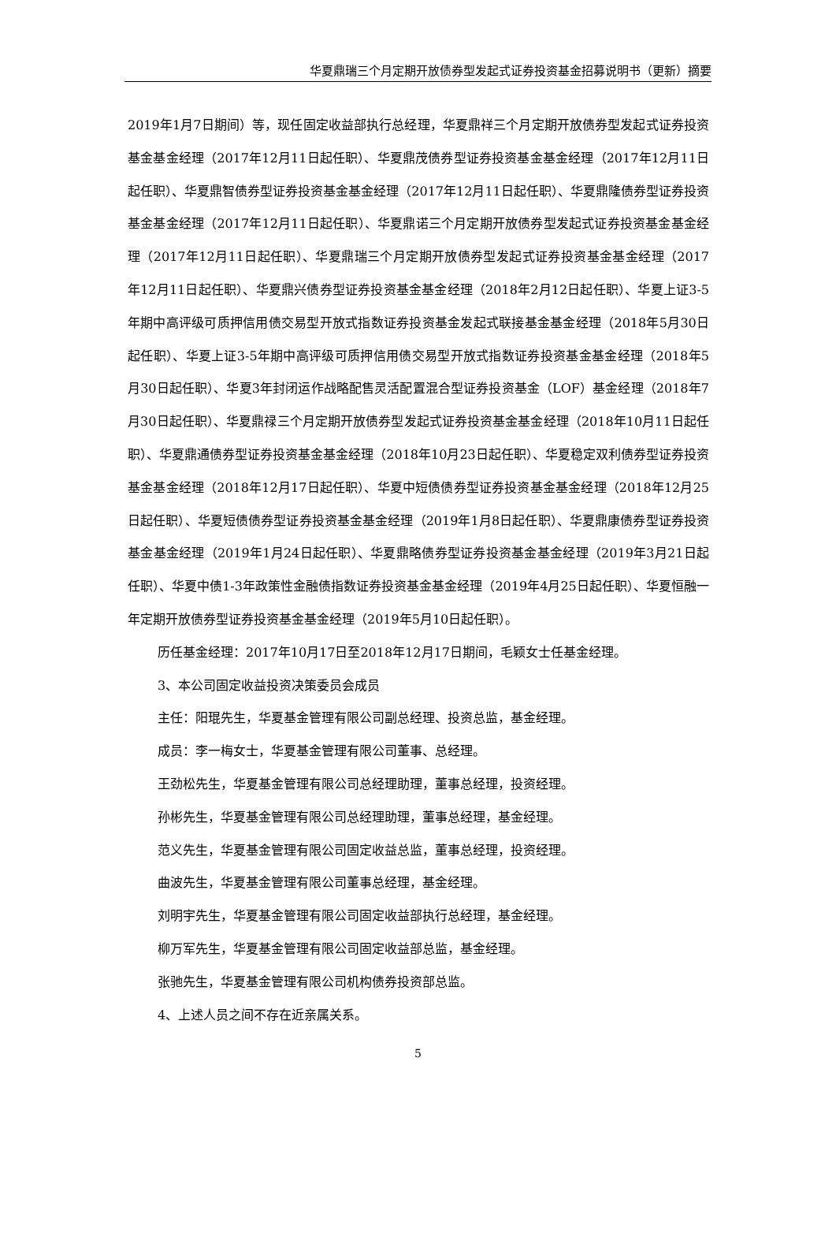华夏鼎瑞三个月定期开放债券型发起式证券投资基金招募说明书（更新）摘要
2019年1月7日期间）等，现任固定收益部执行总经理，华夏鼎祥三个月定期开放债券型发起式证券投资基金基金经理（2017年12月11日起任职）、华夏鼎茂债券型证券投资基金基金经理（2017年12月11日起任职）、华夏鼎智债券型证券投资基金基金经理（2017年12月11日起任职）、华夏鼎隆债券型证券投资基金基金经理（2017年12月11日起任职）、华夏鼎诺三个月定期开放债券型发起式证券投资基金基金经理（2017年12月11日起任职）、华夏鼎瑞三个月定期开放债券型发起式证券投资基金基金经理（2017年12月11日起任职）、华夏鼎兴债券型证券投资基金基金经理（2018年2月12日起任职）、华夏上证3-5年期中高评级可质押信用债交易型开放式指数证券投资基金发起式联接基金基金经理（2018年5月30日起任职）、华夏上证3-5年期中高评级可质押信用债交易型开放式指数证券投资基金基金经理（2018年5月30日起任职）、华夏3年封闭运作战略配售灵活配置混合型证券投资基金（LOF）基金经理（2018年7月30日起任职）、华夏鼎禄三个月定期开放债券型发起式证券投资基金基金经理（2018年10月11日起任职）、华夏鼎通债券型证券投资基金基金经理（2018年10月23日起任职）、华夏稳定双利债券型证券投资基金基金经理（2018年12月17日起任职）、华夏中短债债券型证券投资基金基金经理（2018年12月25日起任职）、华夏短债债券型证券投资基金基金经理（2019年1月8日起任职）、华夏鼎康债券型证券投资基金基金经理（2019年1月24日起任职）、华夏鼎略债券型证券投资基金基金经理（2019年3月21日起任职）、华夏中债1-3年政策性金融债指数证券投资基金基金经理（2019年4月25日起任职）、华夏恒融一年定期开放债券型证券投资基金基金经理（2019年5月10日起任职）。
历任基金经理：2017年10月17日至2018年12月17日期间，毛颖女士任基金经理。
3、本公司固定收益投资决策委员会成员
主任：阳琨先生，华夏基金管理有限公司副总经理、投资总监，基金经理。
成员：李一梅女士，华夏基金管理有限公司董事、总经理。
王劲松先生，华夏基金管理有限公司总经理助理，董事总经理，投资经理。
孙彬先生，华夏基金管理有限公司总经理助理，董事总经理，基金经理。
范义先生，华夏基金管理有限公司固定收益总监，董事总经理，投资经理。
曲波先生，华夏基金管理有限公司董事总经理，基金经理。
刘明宇先生，华夏基金管理有限公司固定收益部执行总经理，基金经理。
柳万军先生，华夏基金管理有限公司固定收益部总监，基金经理。
张驰先生，华夏基金管理有限公司机构债券投资部总监。
4、上述人员之间不存在近亲属关系。
5